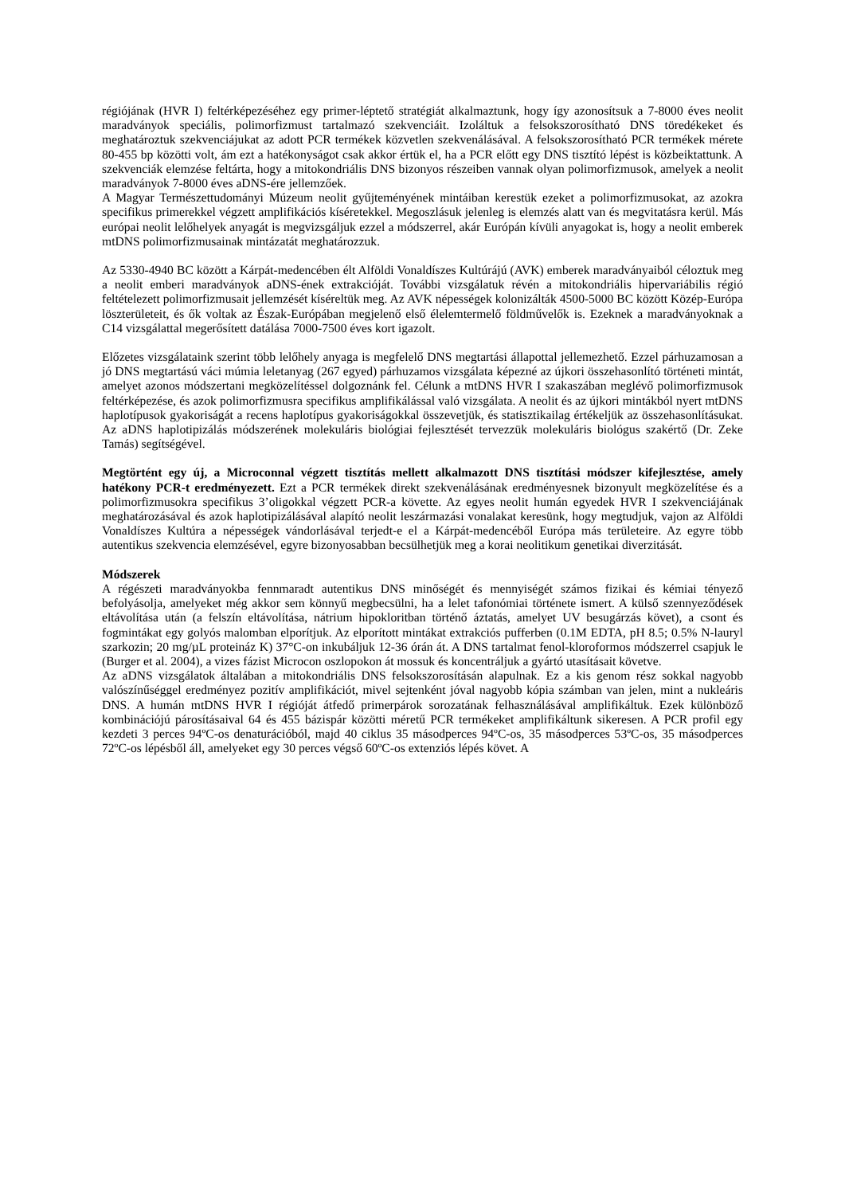régiójának (HVR I) feltérképezéséhez egy primer-léptető stratégiát alkalmaztunk, hogy így azonosítsuk a 7-8000 éves neolit maradványok speciális, polimorfizmust tartalmazó szekvenciáit. Izoláltuk a felsokszorosítható DNS töredékeket és meghatároztuk szekvenciájukat az adott PCR termékek közvetlen szekvenálásával. A felsokszorosítható PCR termékek mérete 80-455 bp közötti volt, ám ezt a hatékonyságot csak akkor értük el, ha a PCR előtt egy DNS tisztító lépést is közbeiktattunk. A szekvenciák elemzése feltárta, hogy a mitokondriális DNS bizonyos részeiben vannak olyan polimorfizmusok, amelyek a neolit maradványok 7-8000 éves aDNS-ére jellemzőek.
A Magyar Természettudományi Múzeum neolit gyűjteményének mintáiban kerestük ezeket a polimorfizmusokat, az azokra specifikus primerekkel végzett amplifikációs kíséretekkel. Megoszlásuk jelenleg is elemzés alatt van és megvitatásra kerül. Más európai neolit lelőhelyek anyagát is megvizsgáljuk ezzel a módszerrel, akár Európán kívüli anyagokat is, hogy a neolit emberek mtDNS polimorfizmusainak mintázatát meghatározzuk.
Az 5330-4940 BC között a Kárpát-medencében élt Alföldi Vonaldíszes Kultúrájú (AVK) emberek maradványaiból céloztuk meg a neolit emberi maradványok aDNS-ének extrakcióját. További vizsgálatuk révén a mitokondriális hipervariábilis régió feltételezett polimorfizmusait jellemzését kíséreltük meg. Az AVK népességek kolonizálták 4500-5000 BC között Közép-Európa löszterületeit, és ők voltak az Észak-Európában megjelenő első élelemtermelő földművelők is. Ezeknek a maradványoknak a C14 vizsgálattal megerősített datálása 7000-7500 éves kort igazolt.
Előzetes vizsgálataink szerint több lelőhely anyaga is megfelelő DNS megtartási állapottal jellemezhető. Ezzel párhuzamosan a jó DNS megtartású váci múmia leletanyag (267 egyed) párhuzamos vizsgálata képezné az újkori összehasonlító történeti mintát, amelyet azonos módszertani megközelítéssel dolgoznánk fel. Célunk a mtDNS HVR I szakaszában meglévő polimorfizmusok feltérképezése, és azok polimorfizmusra specifikus amplifikálással való vizsgálata. A neolit és az újkori mintákból nyert mtDNS haplotípusok gyakoriságát a recens haplotípus gyakoriságokkal összevetjük, és statisztikailag értékeljük az összehasonlításukat. Az aDNS haplotipizálás módszerének molekuláris biológiai fejlesztését tervezzük molekuláris biológus szakértő (Dr. Zeke Tamás) segítségével.
Megtörtént egy új, a Microconnal végzett tisztítás mellett alkalmazott DNS tisztítási módszer kifejlesztése, amely hatékony PCR-t eredményezett. Ezt a PCR termékek direkt szekvenálásának eredményesnek bizonyult megközelítése és a polimorfizmusokra specifikus 3’oligokkal végzett PCR-a követte. Az egyes neolit humán egyedek HVR I szekvenciájának meghatározásával és azok haplotipizálásával alapító neolit leszármazási vonalakat keresünk, hogy megtudjuk, vajon az Alföldi Vonaldíszes Kultúra a népességek vándorlásával terjedt-e el a Kárpát-medencéből Európa más területeire. Az egyre több autentikus szekvencia elemzésével, egyre bizonyosabban becsülhetjük meg a korai neolitikum genetikai diverzitását.
Módszerek
A régészeti maradványokba fennmaradt autentikus DNS minőségét és mennyiségét számos fizikai és kémiai tényező befolyásolja, amelyeket még akkor sem könnyű megbecsülni, ha a lelet tafonómiai története ismert. A külső szennyeződések eltávolítása után (a felszín eltávolítása, nátrium hipokloritban történő áztatás, amelyet UV besugárzás követ), a csont és fogmintákat egy golyós malomban elporítjuk. Az elporított mintákat extrakciós pufferben (0.1M EDTA, pH 8.5; 0.5% N-lauryl szarkozin; 20 mg/µL proteináz K) 37°C-on inkubáljuk 12-36 órán át. A DNS tartalmat fenol-kloroformos módszerrel csapjuk le (Burger et al. 2004), a vizes fázist Microcon oszlopokon át mossuk és koncentráljuk a gyártó utasításait követve.
Az aDNS vizsgálatok általában a mitokondriális DNS felsokszorosításán alapulnak. Ez a kis genom rész sokkal nagyobb valószínűséggel eredményez pozitív amplifikációt, mivel sejtenként jóval nagyobb kópia számban van jelen, mint a nukleáris DNS. A humán mtDNS HVR I régióját átfedő primerpárok sorozatának felhasználásával amplifikáltuk. Ezek különböző kombinációjú párosításaival 64 és 455 bázispár közötti méretű PCR termékeket amplifikáltunk sikeresen. A PCR profil egy kezdeti 3 perces 94ºC-os denaturációból, majd 40 ciklus 35 másodperces 94ºC-os, 35 másodperces 53ºC-os, 35 másodperces 72ºC-os lépésből áll, amelyeket egy 30 perces végső 60ºC-os extenziós lépés követ. A